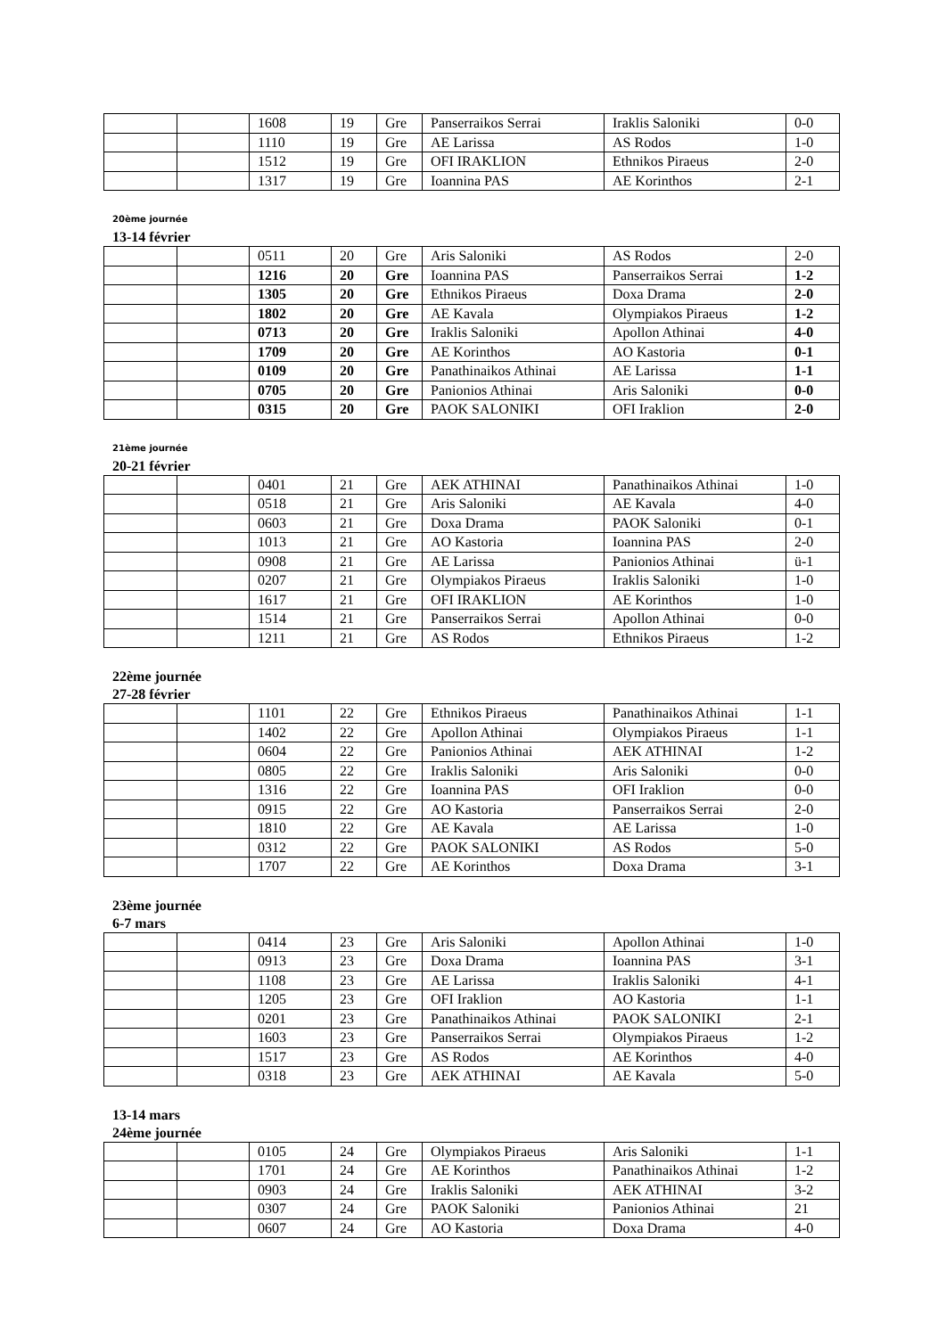| | | 1608 | 19 | Gre | Panserraikos Serrai | Iraklis Saloniki | 0-0 |
| | | 1110 | 19 | Gre | AE Larissa | AS Rodos | 1-0 |
| | | 1512 | 19 | Gre | OFI IRAKLION | Ethnikos Piraeus | 2-0 |
| | | 1317 | 19 | Gre | Ioannina PAS | AE Korinthos | 2-1 |
20ème journée
13-14 février
| | | 0511 | 20 | Gre | Aris Saloniki | AS Rodos | 2-0 |
| | | 1216 | 20 | Gre | Ioannina PAS | Panserraikos Serrai | 1-2 |
| | | 1305 | 20 | Gre | Ethnikos Piraeus | Doxa Drama | 2-0 |
| | | 1802 | 20 | Gre | AE Kavala | Olympiakos Piraeus | 1-2 |
| | | 0713 | 20 | Gre | Iraklis Saloniki | Apollon Athinai | 4-0 |
| | | 1709 | 20 | Gre | AE Korinthos | AO Kastoria | 0-1 |
| | | 0109 | 20 | Gre | Panathinaikos Athinai | AE Larissa | 1-1 |
| | | 0705 | 20 | Gre | Panionios Athinai | Aris Saloniki | 0-0 |
| | | 0315 | 20 | Gre | PAOK SALONIKI | OFI Iraklion | 2-0 |
21ème journée
20-21 février
| | | 0401 | 21 | Gre | AEK ATHINAI | Panathinaikos Athinai | 1-0 |
| | | 0518 | 21 | Gre | Aris Saloniki | AE Kavala | 4-0 |
| | | 0603 | 21 | Gre | Doxa Drama | PAOK Saloniki | 0-1 |
| | | 1013 | 21 | Gre | AO Kastoria | Ioannina PAS | 2-0 |
| | | 0908 | 21 | Gre | AE Larissa | Panionios Athinai | ü-1 |
| | | 0207 | 21 | Gre | Olympiakos Piraeus | Iraklis Saloniki | 1-0 |
| | | 1617 | 21 | Gre | OFI IRAKLION | AE Korinthos | 1-0 |
| | | 1514 | 21 | Gre | Panserraikos Serrai | Apollon Athinai | 0-0 |
| | | 1211 | 21 | Gre | AS Rodos | Ethnikos Piraeus | 1-2 |
22ème journée
27-28 février
| | | 1101 | 22 | Gre | Ethnikos Piraeus | Panathinaikos Athinai | 1-1 |
| | | 1402 | 22 | Gre | Apollon Athinai | Olympiakos Piraeus | 1-1 |
| | | 0604 | 22 | Gre | Panionios Athinai | AEK ATHINAI | 1-2 |
| | | 0805 | 22 | Gre | Iraklis Saloniki | Aris Saloniki | 0-0 |
| | | 1316 | 22 | Gre | Ioannina PAS | OFI Iraklion | 0-0 |
| | | 0915 | 22 | Gre | AO Kastoria | Panserraikos Serrai | 2-0 |
| | | 1810 | 22 | Gre | AE Kavala | AE Larissa | 1-0 |
| | | 0312 | 22 | Gre | PAOK SALONIKI | AS Rodos | 5-0 |
| | | 1707 | 22 | Gre | AE Korinthos | Doxa Drama | 3-1 |
23ème journée
6-7 mars
| | | 0414 | 23 | Gre | Aris Saloniki | Apollon Athinai | 1-0 |
| | | 0913 | 23 | Gre | Doxa Drama | Ioannina PAS | 3-1 |
| | | 1108 | 23 | Gre | AE Larissa | Iraklis Saloniki | 4-1 |
| | | 1205 | 23 | Gre | OFI Iraklion | AO Kastoria | 1-1 |
| | | 0201 | 23 | Gre | Panathinaikos Athinai | PAOK SALONIKI | 2-1 |
| | | 1603 | 23 | Gre | Panserraikos Serrai | Olympiakos Piraeus | 1-2 |
| | | 1517 | 23 | Gre | AS Rodos | AE Korinthos | 4-0 |
| | | 0318 | 23 | Gre | AEK ATHINAI | AE Kavala | 5-0 |
13-14 mars
24ème journée
| | | 0105 | 24 | Gre | Olympiakos Piraeus | Aris Saloniki | 1-1 |
| | | 1701 | 24 | Gre | AE Korinthos | Panathinaikos Athinai | 1-2 |
| | | 0903 | 24 | Gre | Iraklis Saloniki | AEK ATHINAI | 3-2 |
| | | 0307 | 24 | Gre | PAOK Saloniki | Panionios Athinai | 21 |
| | | 0607 | 24 | Gre | AO Kastoria | Doxa Drama | 4-0 |